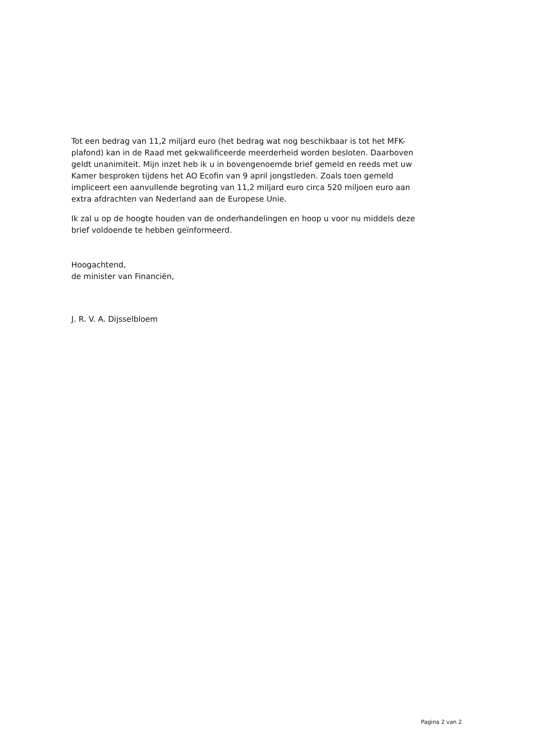Tot een bedrag van 11,2 miljard euro (het bedrag wat nog beschikbaar is tot het MFK-plafond) kan in de Raad met gekwalificeerde meerderheid worden besloten. Daarboven geldt unanimiteit. Mijn inzet heb ik u in bovengenoemde brief gemeld en reeds met uw Kamer besproken tijdens het AO Ecofin van 9 april jongstleden. Zoals toen gemeld impliceert een aanvullende begroting van 11,2 miljard euro circa 520 miljoen euro aan extra afdrachten van Nederland aan de Europese Unie.
Ik zal u op de hoogte houden van de onderhandelingen en hoop u voor nu middels deze brief voldoende te hebben geïnformeerd.
Hoogachtend,
de minister van Financiën,
J. R. V. A. Dijsselbloem
Pagina 2 van 2